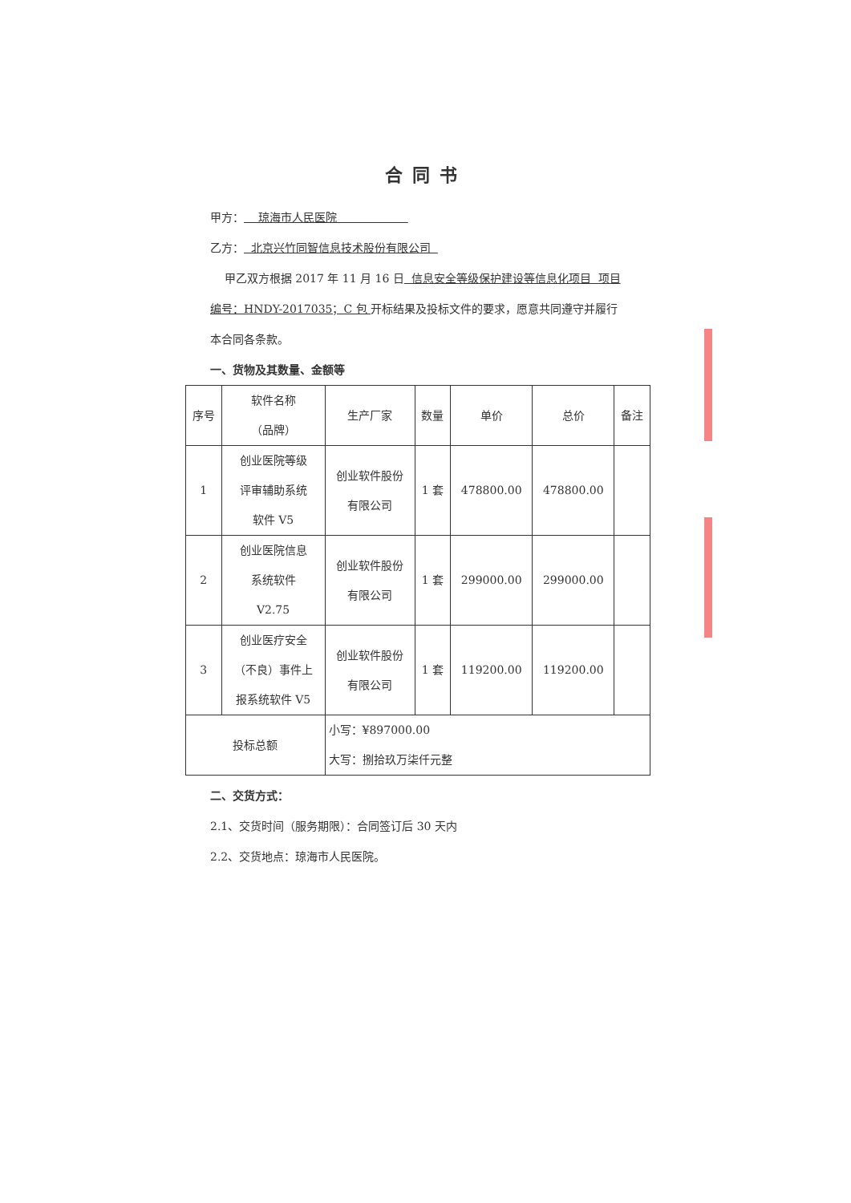合同书
甲方： 琼海市人民医院
乙方： 北京兴竹同智信息技术股份有限公司
甲乙双方根据 2017 年 11 月 16 日 信息安全等级保护建设等信息化项目 项目编号：HNDY-2017035；C 包 开标结果及投标文件的要求，愿意共同遵守并履行本合同各条款。
一、货物及其数量、金额等
| 序号 | 软件名称 （品牌） | 生产厂家 | 数量 | 单价 | 总价 | 备注 |
| --- | --- | --- | --- | --- | --- | --- |
| 1 | 创业医院等级 评审辅助系统 软件 V5 | 创业软件股份 有限公司 | 1 套 | 478800.00 | 478800.00 | |
| 2 | 创业医院信息 系统软件 V2.75 | 创业软件股份 有限公司 | 1 套 | 299000.00 | 299000.00 | |
| 3 | 创业医疗安全 （不良）事件上 报系统软件 V5 | 创业软件股份 有限公司 | 1 套 | 119200.00 | 119200.00 | |
| 投标总额 | | 小写：¥897000.00 大写：捌拾玖万柒仟元整 | | | | |
二、交货方式：
2.1、交货时间（服务期限）：合同签订后 30 天内
2.2、交货地点：琼海市人民医院。